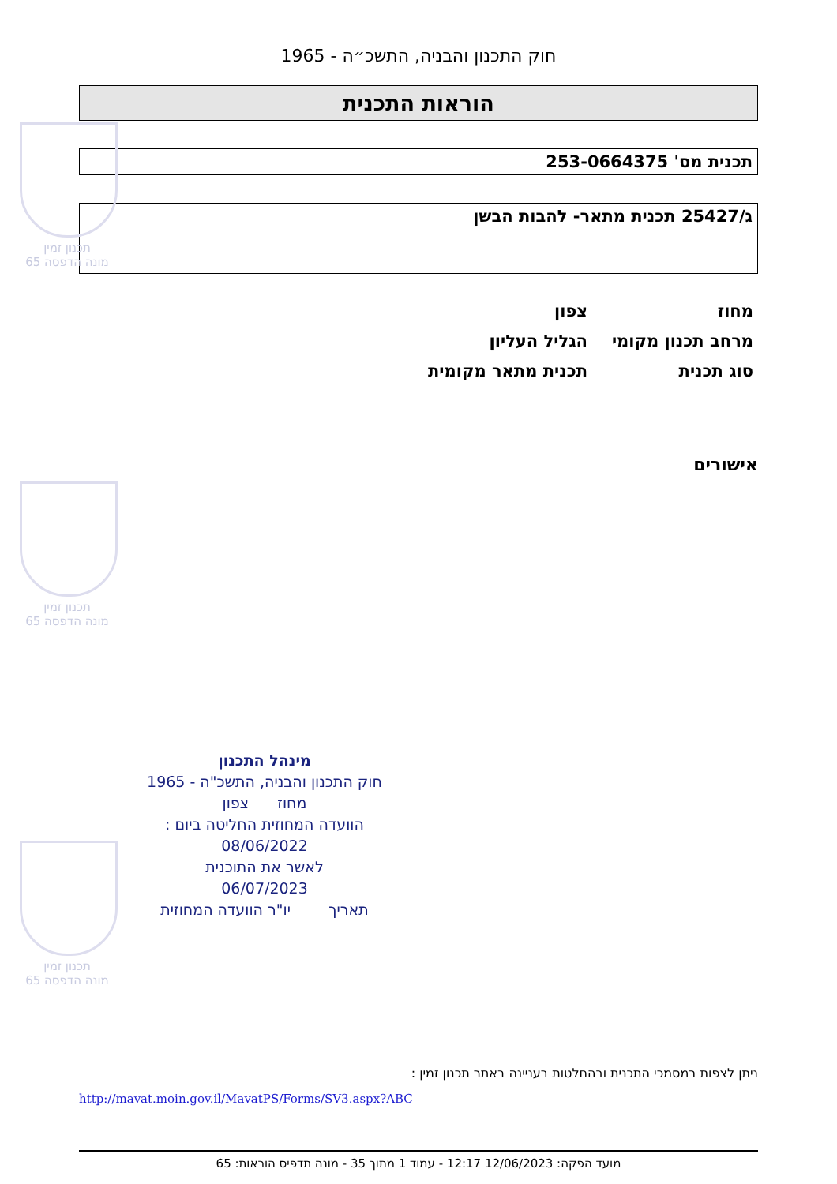חוק התכנון והבניה, התשכ״ה - 1965
הוראות התכנית
תכנית מס' 253-0664375
ג/25427 תכנית מתאר- להבות הבשן
מחוז צפון
מרחב תכנון מקומי הגליל העליון
סוג תכנית תכנית מתאר מקומית
אישורים
תכנון זמין
מונה הדפסה 65
תכנון זמין
מונה הדפסה 65
תכנון זמין
מונה הדפסה 65
מינהל התכנון
חוק התכנון והבניה, התשכ"ה - 1965
מחוז צפון
הוועדה המחוזית החליטה ביום :
08/06/2022
לאשר את התוכנית
06/07/2023
תאריך יו"ר הוועדה המחוזית
ניתן לצפות במסמכי התכנית ובהחלטות בעניינה באתר תכנון זמין :
http://mavat.moin.gov.il/MavatPS/Forms/SV3.aspx?ABC
מועד הפקה: 12/06/2023 12:17 - עמוד 1 מתוך 35 - מונה תדפיס הוראות: 65